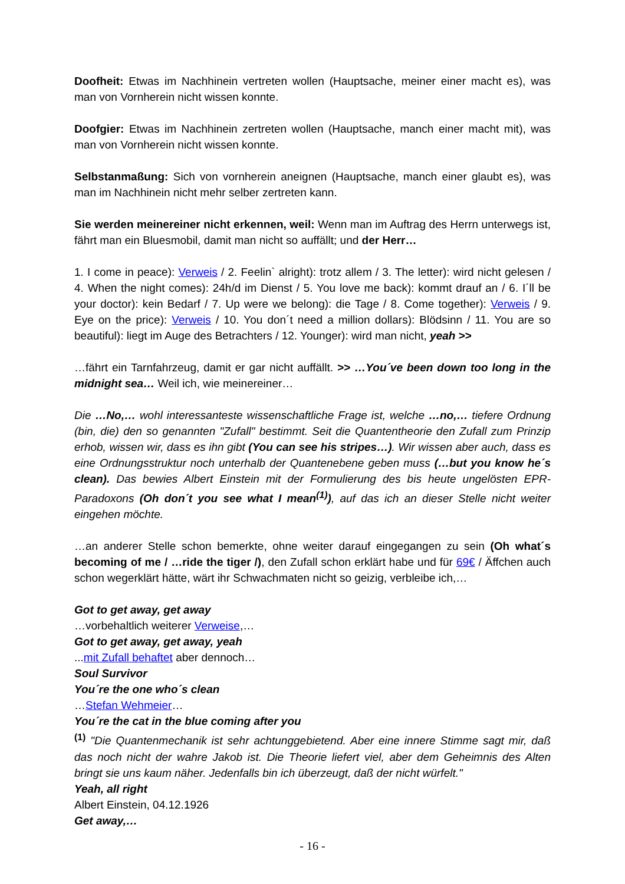Doofheit: Etwas im Nachhinein vertreten wollen (Hauptsache, meiner einer macht es), was man von Vornherein nicht wissen konnte.
Doofgier: Etwas im Nachhinein zertreten wollen (Hauptsache, manch einer macht mit), was man von Vornherein nicht wissen konnte.
Selbstanmaßung: Sich von vornherein aneignen (Hauptsache, manch einer glaubt es), was man im Nachhinein nicht mehr selber zertreten kann.
Sie werden meinereiner nicht erkennen, weil: Wenn man im Auftrag des Herrn unterwegs ist, fährt man ein Bluesmobil, damit man nicht so auffällt; und der Herr…
1. I come in peace): Verweis / 2. Feelin` alright): trotz allem / 3. The letter): wird nicht gelesen / 4. When the night comes): 24h/d im Dienst / 5. You love me back): kommt drauf an / 6. I´ll be your doctor): kein Bedarf / 7. Up were we belong): die Tage / 8. Come together): Verweis / 9. Eye on the price): Verweis / 10. You don´t need a million dollars): Blödsinn / 11. You are so beautiful): liegt im Auge des Betrachters / 12. Younger): wird man nicht, yeah >>
…fährt ein Tarnfahrzeug, damit er gar nicht auffällt. >> …You´ve been down too long in the midnight sea… Weil ich, wie meinereiner…
Die …No,… wohl interessanteste wissenschaftliche Frage ist, welche …no,… tiefere Ordnung (bin, die) den so genannten "Zufall" bestimmt. Seit die Quantentheorie den Zufall zum Prinzip erhob, wissen wir, dass es ihn gibt (You can see his stripes…). Wir wissen aber auch, dass es eine Ordnungsstruktur noch unterhalb der Quantenebene geben muss (…but you know he´s clean). Das bewies Albert Einstein mit der Formulierung des bis heute ungelösten EPR-Paradoxons (Oh don´t you see what I mean<sup>(1)</sup>), auf das ich an dieser Stelle nicht weiter eingehen möchte.
…an anderer Stelle schon bemerkte, ohne weiter darauf eingegangen zu sein (Oh what´s becoming of me / …ride the tiger /), den Zufall schon erklärt habe und für 69€ / Äffchen auch schon wegerklärt hätte, wärt ihr Schwachmaten nicht so geizig, verbleibe ich,…
Got to get away, get away
…vorbehaltlich weiterer Verweise,…
Got to get away, get away, yeah
...mit Zufall behaftet aber dennoch…
Soul Survivor
You´re the one who´s clean
…Stefan Wehmeier…
You´re the cat in the blue coming after you
<sup>(1)</sup> "Die Quantenmechanik ist sehr achtunggebietend. Aber eine innere Stimme sagt mir, daß das noch nicht der wahre Jakob ist. Die Theorie liefert viel, aber dem Geheimnis des Alten bringt sie uns kaum näher. Jedenfalls bin ich überzeugt, daß der nicht würfelt."
Yeah, all right
Albert Einstein, 04.12.1926
Get away,…
- 16 -